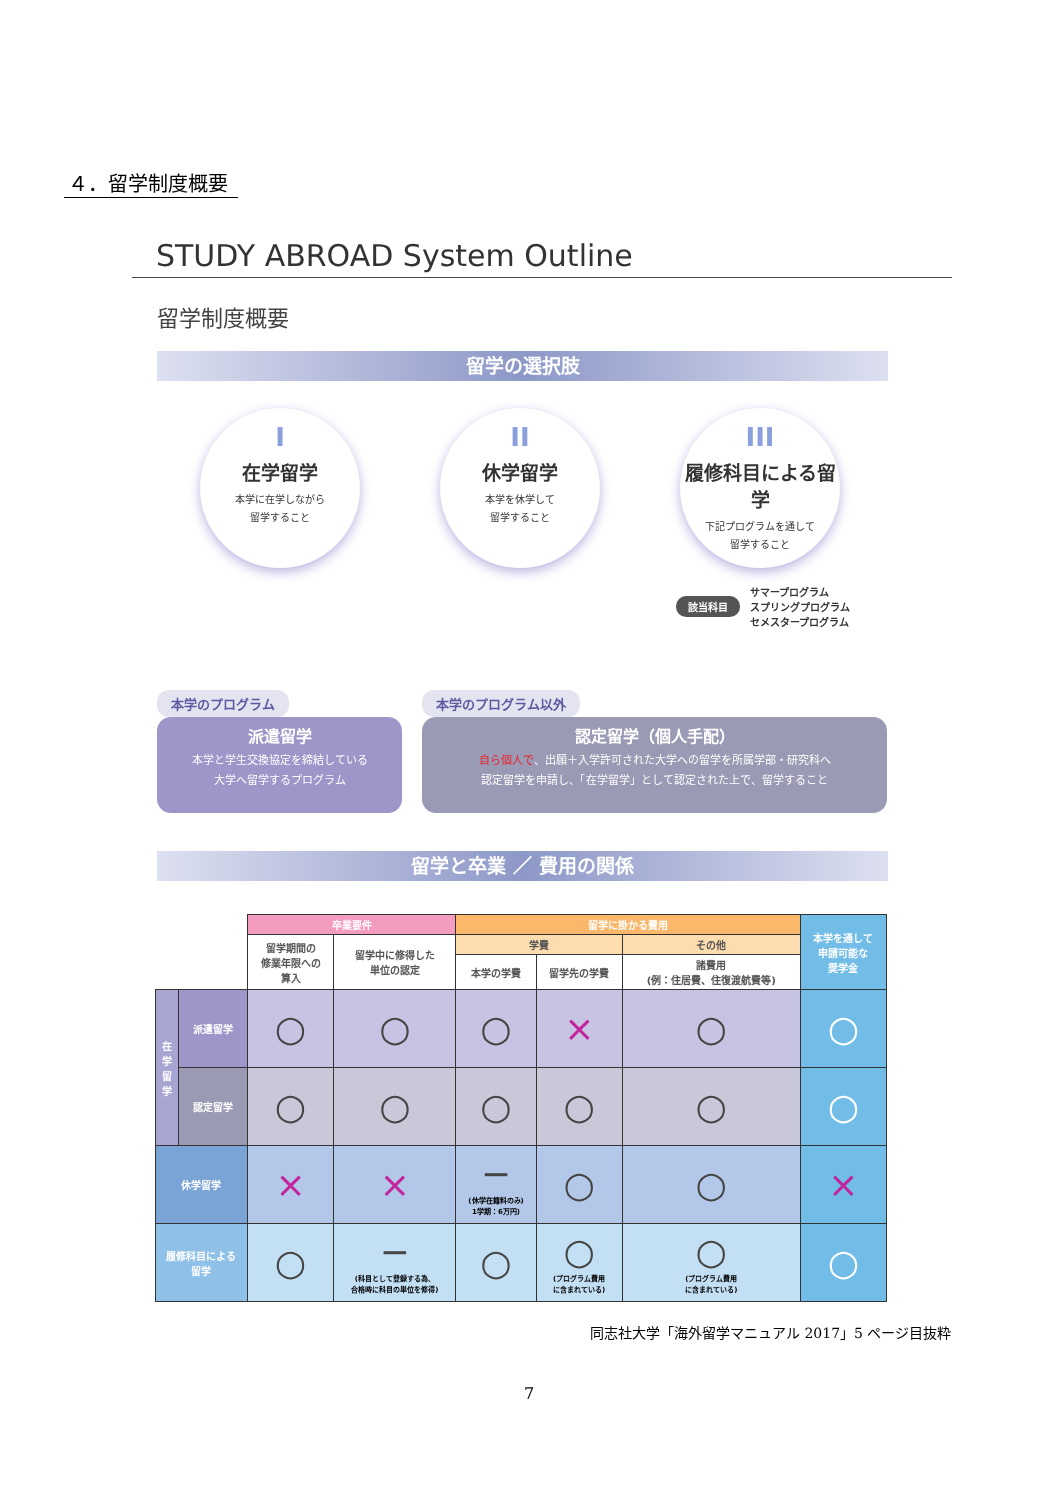４．留学制度概要
STUDY ABROAD System Outline
留学制度概要
留学の選択肢
I
在学留学
本学に在学しながら
留学すること
II
休学留学
本学を休学して
留学すること
III
履修科目による留学
下記プログラムを通して
留学すること
該当科目 サマープログラム
スプリングプログラム
セメスタープログラム
本学のプログラム
派遣留学
本学と学生交換協定を締結している
大学へ留学するプログラム
本学のプログラム以外
認定留学（個人手配）
自ら個人で、出願＋入学許可された大学への留学を所属学部・研究科へ
認定留学を申請し、「在学留学」として認定された上で、留学すること
留学と卒業 ／ 費用の関係
| | | 卒業要件 | | 留学に掛かる費用 | | | 本学を通して 申請可能な 奨学金 |
| --- | --- | --- | --- | --- | --- | --- | --- |
| | | 留学期間の 修業年限への 算入 | 留学中に修得した 単位の認定 | 学費 | | その他 | |
| | | | | 本学の学費 | 留学先の学費 | 諸費用 (例：住居費、住復渡航費等) | |
| 在学留学 | 派遣留学 | ○ | ○ | ○ | × | ○ | ○ |
| | 認定留学 | ○ | ○ | ○ | ○ | ○ | ○ |
| 休学留学 | | × | × | − (休学在籍料のみ) 1学期：6万円) | ○ | ○ | × |
| 履修科目による 留学 | | ○ | − (科目として登録する為、 合格時に科目の単位を修得) | ○ | ○ (プログラム費用 に含まれている) | ○ (プログラム費用 に含まれている) | ○ |
同志社大学「海外留学マニュアル 2017」5 ページ目抜粋
7